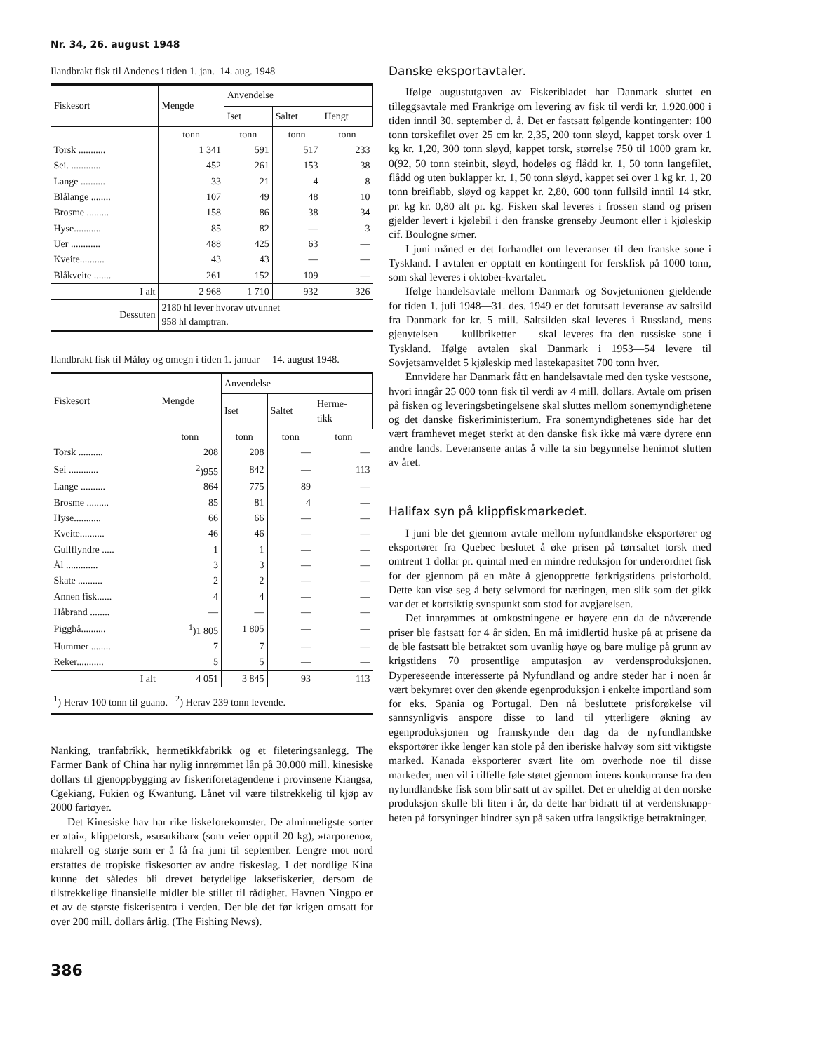Nr. 34, 26. august 1948
Ilandbrakt fisk til Andenes i tiden 1. jan.–14. aug. 1948
| Fiskesort | Mengde | Anvendelse | | |
| --- | --- | --- | --- | --- |
| | | Iset | Saltet | Hengt |
| | tonn | tonn | tonn | tonn |
| Torsk ........... | 1 341 | 591 | 517 | 233 |
| Sei. ............ | 452 | 261 | 153 | 38 |
| Lange .......... | 33 | 21 | 4 | 8 |
| Blålange ........ | 107 | 49 | 48 | 10 |
| Brosme ......... | 158 | 86 | 38 | 34 |
| Hyse........... | 85 | 82 | — | 3 |
| Uer ............ | 488 | 425 | 63 | — |
| Kveite.......... | 43 | 43 | — | — |
| Blåkveite ....... | 261 | 152 | 109 | — |
| I alt | 2 968 | 1 710 | 932 | 326 |
| Dessuten | 2180 hl lever hvorav utvunnet 958 hl damptran. | | | |
Ilandbrakt fisk til Måløy og omegn i tiden 1. januar —14. august 1948.
| Fiskesort | Mengde | Anvendelse | | |
| --- | --- | --- | --- | --- |
| | | Iset | Saltet | Herme- tikk |
| | tonn | tonn | tonn | tonn |
| Torsk .......... | 208 | 208 | — | — |
| Sei ............ | <sup>2</sup>)955 | 842 | — | 113 |
| Lange .......... | 864 | 775 | 89 | — |
| Brosme ......... | 85 | 81 | 4 | — |
| Hyse........... | 66 | 66 | — | — |
| Kveite.......... | 46 | 46 | — | — |
| Gullflyndre ..... | 1 | 1 | — | — |
| Ål ............. | 3 | 3 | — | — |
| Skate .......... | 2 | 2 | — | — |
| Annen fisk...... | 4 | 4 | — | — |
| Håbrand ........ | — | — | — | — |
| Pigghå.......... | <sup>1</sup>)1 805 | 1 805 | — | — |
| Hummer ........ | 7 | 7 | — | — |
| Reker........... | 5 | 5 | — | — |
| I alt | 4 051 | 3 845 | 93 | 113 |
| <sup>1</sup>) Herav 100 tonn til guano. <sup>2</sup>) Herav 239 tonn levende. | | | | |
Nanking, tranfabrikk, hermetikkfabrikk og et fileteringsanlegg. The Farmer Bank of China har nylig innrømmet lån på 30.000 mill. kinesiske dollars til gjenoppbygging av fiskeriforetagendene i provinsene Kiangsa, Cgekiang, Fukien og Kwantung. Lånet vil være tilstrekkelig til kjøp av 2000 fartøyer.
Det Kinesiske hav har rike fiskeforekomster. De alminneligste sorter er »tai«, klippetorsk, »susukibar« (som veier opptil 20 kg), »tarporeno«, makrell og størje som er å få fra juni til september. Lengre mot nord erstattes de tropiske fiskesorter av andre fiskeslag. I det nordlige Kina kunne det således bli drevet betydelige laksefiskerier, dersom de tilstrekkelige finansielle midler ble stillet til rådighet. Havnen Ningpo er et av de største fiskerisentra i verden. Der ble det før krigen omsatt for over 200 mill. dollars årlig. (The Fishing News).
386
Danske eksportavtaler.
Ifølge augustutgaven av Fiskeribladet har Danmark sluttet en tilleggsavtale med Frankrige om levering av fisk til verdi kr. 1.920.000 i tiden inntil 30. september d. å. Det er fastsatt følgende kontingenter: 100 tonn torskefilet over 25 cm kr. 2,35, 200 tonn sløyd, kappet torsk over 1 kg kr. 1,20, 300 tonn sløyd, kappet torsk, størrelse 750 til 1000 gram kr. 0(92, 50 tonn steinbit, sløyd, hodeløs og flådd kr. 1, 50 tonn langefilet, flådd og uten buklapper kr. 1, 50 tonn sløyd, kappet sei over 1 kg kr. 1, 20 tonn breiflabb, sløyd og kappet kr. 2,80, 600 tonn fullsild inntil 14 stkr. pr. kg kr. 0,80 alt pr. kg. Fisken skal leveres i frossen stand og prisen gjelder levert i kjølebil i den franske grenseby Jeumont eller i kjøleskip cif. Boulogne s/mer.
I juni måned er det forhandlet om leveranser til den franske sone i Tyskland. I avtalen er opptatt en kontingent for ferskfisk på 1000 tonn, som skal leveres i oktober-kvartalet.
Ifølge handelsavtale mellom Danmark og Sovjetunionen gjeldende for tiden 1. juli 1948—31. des. 1949 er det forutsatt leveranse av saltsild fra Danmark for kr. 5 mill. Saltsilden skal leveres i Russland, mens gjenytelsen — kullbriketter — skal leveres fra den russiske sone i Tyskland. Ifølge avtalen skal Danmark i 1953—54 levere til Sovjetsamveldet 5 kjøleskip med lastekapasitet 700 tonn hver.
Ennvidere har Danmark fått en handelsavtale med den tyske vestsone, hvori inngår 25 000 tonn fisk til verdi av 4 mill. dollars. Avtale om prisen på fisken og leveringsbetingelsene skal sluttes mellom sonemyndighetene og det danske fiskeriministerium. Fra sonemyndighetenes side har det vært framhevet meget sterkt at den danske fisk ikke må være dyrere enn andre lands. Leveransene antas å ville ta sin begynnelse henimot slutten av året.
Halifax syn på klippfiskmarkedet.
I juni ble det gjennom avtale mellom nyfundlandske eksportører og eksportører fra Quebec beslutet å øke prisen på tørrsaltet torsk med omtrent 1 dollar pr. quintal med en mindre reduksjon for underordnet fisk for der gjennom på en måte å gjenopprette førkrigstidens prisforhold. Dette kan vise seg å bety selvmord for næringen, men slik som det gikk var det et kortsiktig synspunkt som stod for avgjørelsen.
Det innrømmes at omkostningene er høyere enn da de nåværende priser ble fastsatt for 4 år siden. En må imidlertid huske på at prisene da de ble fastsatt ble betraktet som uvanlig høye og bare mulige på grunn av krigstidens 70 prosentlige amputasjon av verdensproduksjonen. Dypereseende interesserte på Nyfundland og andre steder har i noen år vært bekymret over den økende egenproduksjon i enkelte importland som for eks. Spania og Portugal. Den nå besluttete prisforøkelse vil sannsynligvis anspore disse to land til ytterligere økning av egenproduksjonen og framskynde den dag da de nyfundlandske eksportører ikke lenger kan stole på den iberiske halvøy som sitt viktigste marked. Kanada eksporterer svært lite om overhode noe til disse markeder, men vil i tilfelle føle støtet gjennom intens konkurranse fra den nyfundlandske fisk som blir satt ut av spillet. Det er uheldig at den norske produksjon skulle bli liten i år, da dette har bidratt til at verdensknapp­heten på forsyninger hindrer syn på saken utfra langsiktige betraktninger.